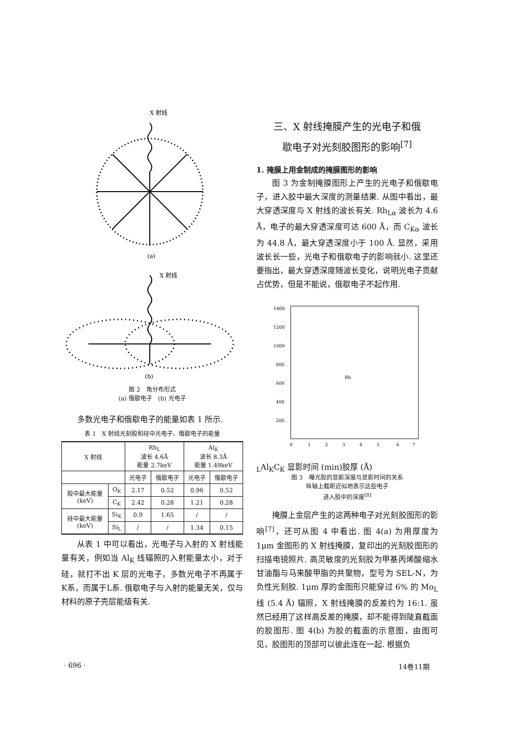X 射线
(a)
X 射线
(b)
图 2　角分布形式
(a) 俄歇电子　(b) 光电子
多数光电子和俄歇电子的能量如表 1 所示.
表 1　X 射线光刻胶和硅中光电子、俄歇电子的能量
| X 射线 | | Rh<sub>L</sub> 波长 4.6Å 能量 2.7keV | | Al<sub>K</sub> 波长 8.3Å 能量 1.49keV | |
| --- | --- | --- | --- | --- | --- |
| | | 光电子 | 俄歇电子 | 光电子 | 俄歇电子 |
| 胶中最大能量 (keV) | O<sub>K</sub> | 2.17 | 0.52 | 0.96 | 0.52 |
| | C<sub>K</sub> | 2.42 | 0.28 | 1.21 | 0.28 |
| 硅中最大能量 (keV) | Si<sub>K</sub> | 0.9 | 1.65 | / | / |
| | Si<sub>L</sub> | / | / | 1.34 | 0.15 |
从表 1 中可以看出，光电子与入射的 X 射线能量有关，例如当 Al<sub>K</sub> 线辐照的入射能量太小，对于硅，就打不出 K 层的光电子，多数光电子不再属于K系，而属于L系. 俄歇电子与入射的能量无关，仅与材料的原子壳层能级有关.
三、X 射线掩膜产生的光电子和俄
歇电子对光刻胶图形的影响<sup>[7]</sup>
1. 掩膜上用金制成的掩膜图形的影响
图 3 为金制掩膜图形上产生的光电子和俄歇电子，进入胶中最大深度的测量结果. 从图中看出，最大穿透深度与 X 射线的波长有关. Rh<sub>Lα</sub> 波长为 4.6 Å，电子的最大穿透深度可达 600 Å，而 C<sub>Kα</sub> 波长为 44.8 Å，最大穿透深度小于 100 Å. 显然，采用波长长一些，光电子和俄歇电子的影响就小. 这里还要指出，最大穿透深度随波长变化，说明光电子贡献占优势，但是不能说，俄歇电子不起作用.
1400
1200
1000
800
600
400
200
0
1
2
3
4
5
6
7
RhL
AlK
CK
显影时间 (min)
胶厚 (Å)
图 3　曝光胶的显影深度与显影时间的关系
纵轴上截距近似地表示这些电子
进入胶中的深度<sup>[8]</sup>
掩膜上金层产生的这两种电子对光刻胶图形的影响<sup>[7]</sup>，还可从图 4 中看出. 图 4(a) 为用厚度为 1μm 金图形的 X 射线掩膜，复印出的光刻胶图形的扫描电镜照片. 高灵敏度的光刻胶为甲基丙烯酸缩水甘油酯与马来酸甲脂的共聚物，型号为 SEL-N，为负性光刻胶. 1μm 厚的金图形只能穿过 6% 的 Mo<sub>L</sub> 线 (5.4 Å) 辐照，X 射线掩膜的反差约为 16:1. 虽然已经用了这样高反差的掩膜，却不能得到陡直截面的胶图形. 图 4(b) 为胶的截面的示意图，由图可见，胶图形的顶部可以彼此连在一起. 根据负
· 696 · 14卷11期